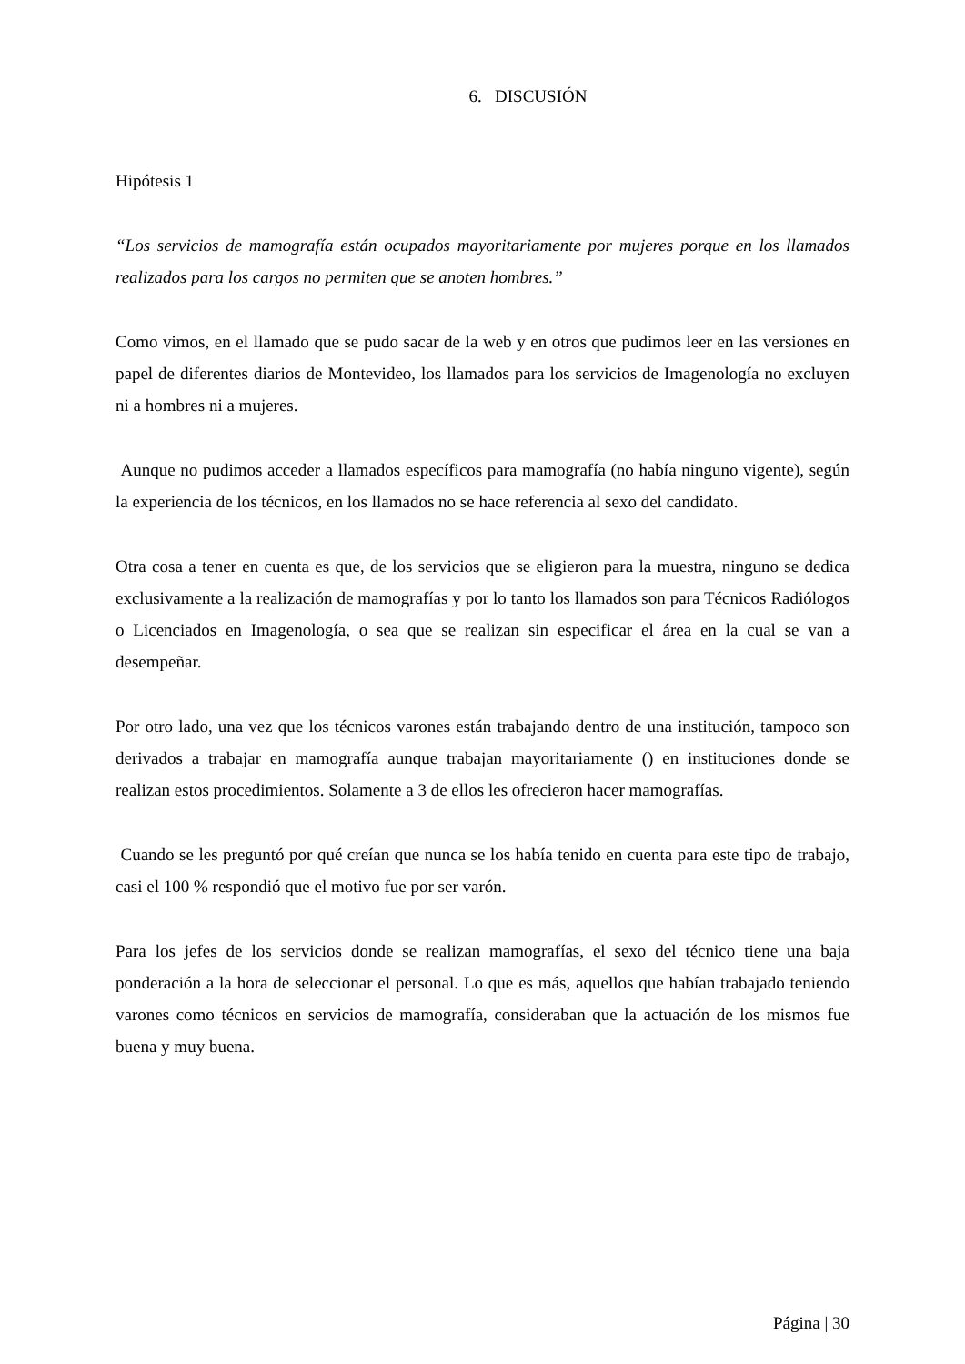6. DISCUSIÓN
Hipótesis 1
“Los servicios de mamografía están ocupados mayoritariamente por mujeres porque en los llamados realizados para los cargos no permiten que se anoten hombres.”
Como vimos, en el llamado que se pudo sacar de la web y en otros que pudimos leer en las versiones en papel de diferentes diarios de Montevideo, los llamados para los servicios de Imagenología no excluyen ni a hombres ni a mujeres.
Aunque no pudimos acceder a llamados específicos para mamografía (no había ninguno vigente), según la experiencia de los técnicos, en los llamados no se hace referencia al sexo del candidato.
Otra cosa a tener en cuenta es que, de los servicios que se eligieron para la muestra, ninguno se dedica exclusivamente a la realización de mamografías y por lo tanto los llamados son para Técnicos Radiólogos o Licenciados en Imagenología, o sea que se realizan sin especificar el área en la cual se van a desempeñar.
Por otro lado, una vez que los técnicos varones están trabajando dentro de una institución, tampoco son derivados a trabajar en mamografía aunque trabajan mayoritariamente () en instituciones donde se realizan estos procedimientos. Solamente a 3 de ellos les ofrecieron hacer mamografías.
Cuando se les preguntó por qué creían que nunca se los había tenido en cuenta para este tipo de trabajo, casi el 100 % respondió que el motivo fue por ser varón.
Para los jefes de los servicios donde se realizan mamografías, el sexo del técnico tiene una baja ponderación a la hora de seleccionar el personal. Lo que es más, aquellos que habían trabajado teniendo varones como técnicos en servicios de mamografía, consideraban que la actuación de los mismos fue buena y muy buena.
Página | 30